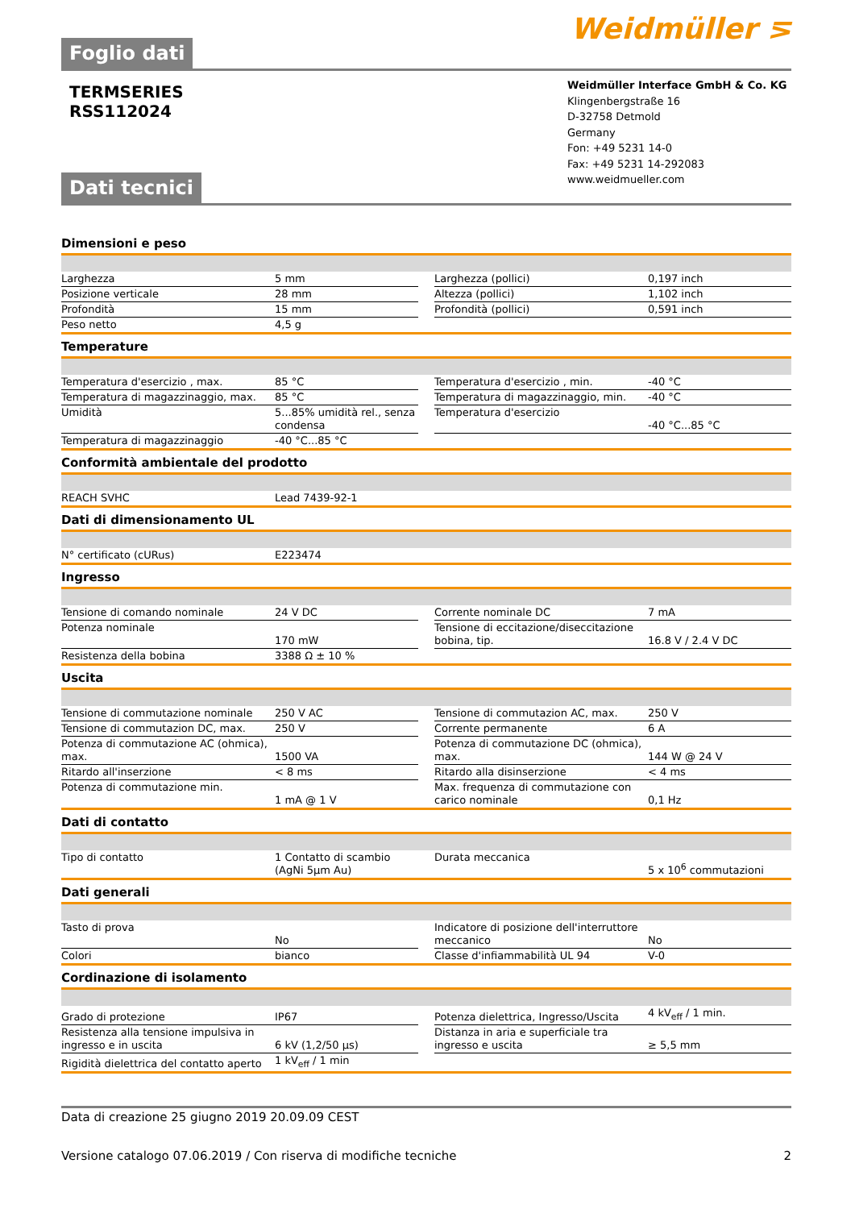Foglio dati
Weidmüller ⋝
TERMSERIES
RSS112024
Dati tecnici
Weidmüller Interface GmbH & Co. KG
Klingenbergstraße 16
D-32758 Detmold
Germany
Fon: +49 5231 14-0
Fax: +49 5231 14-292083
www.weidmueller.com
Dimensioni e peso
| Larghezza | 5 mm | | Larghezza (pollici) | 0,197 inch |
| Posizione verticale | 28 mm | | Altezza (pollici) | 1,102 inch |
| Profondità | 15 mm | | Profondità (pollici) | 0,591 inch |
| Peso netto | 4,5 g | | | |
Temperature
| Temperatura d'esercizio , max. | 85 °C | | Temperatura d'esercizio , min. | -40 °C |
| Temperatura di magazzinaggio, max. | 85 °C | | Temperatura di magazzinaggio, min. | -40 °C |
| Umidità | 5...85% umidità rel., senza condensa | | Temperatura d'esercizio | -40 °C...85 °C |
| Temperatura di magazzinaggio | -40 °C...85 °C | | | |
Conformità ambientale del prodotto
| REACH SVHC | Lead 7439-92-1 |
Dati di dimensionamento UL
| N° certificato (cURus) | E223474 |
Ingresso
| Tensione di comando nominale | 24 V DC | | Corrente nominale DC | 7 mA |
| Potenza nominale | 170 mW | | Tensione di eccitazione/diseccitazione bobina, tip. | 16.8 V / 2.4 V DC |
| Resistenza della bobina | 3388 Ω ± 10 % | | | |
Uscita
| Tensione di commutazione nominale | 250 V AC | | Tensione di commutazion AC, max. | 250 V |
| Tensione di commutazion DC, max. | 250 V | | Corrente permanente | 6 A |
| Potenza di commutazione AC (ohmica), max. | 1500 VA | | Potenza di commutazione DC (ohmica), max. | 144 W @ 24 V |
| Ritardo all'inserzione | < 8 ms | | Ritardo alla disinserzione | < 4 ms |
| Potenza di commutazione min. | 1 mA @ 1 V | | Max. frequenza di commutazione con carico nominale | 0,1 Hz |
Dati di contatto
| Tipo di contatto | 1 Contatto di scambio (AgNi 5µm Au) | | Durata meccanica | 5 x 10<sup>6</sup> commutazioni |
Dati generali
| Tasto di prova | No | | Indicatore di posizione dell'interruttore meccanico | No |
| Colori | bianco | | Classe d'infiammabilità UL 94 | V-0 |
Cordinazione di isolamento
| Grado di protezione | IP67 | | Potenza dielettrica, Ingresso/Uscita | 4 kV<sub>eff</sub> / 1 min. |
| Resistenza alla tensione impulsiva in ingresso e in uscita | 6 kV (1,2/50 µs) | | Distanza in aria e superficiale tra ingresso e uscita | ≥ 5,5 mm |
| Rigidità dielettrica del contatto aperto | 1 kV<sub>eff</sub> / 1 min | | | |
Data di creazione 25 giugno 2019 20.09.09 CEST
Versione catalogo 07.06.2019 / Con riserva di modifiche tecniche 2